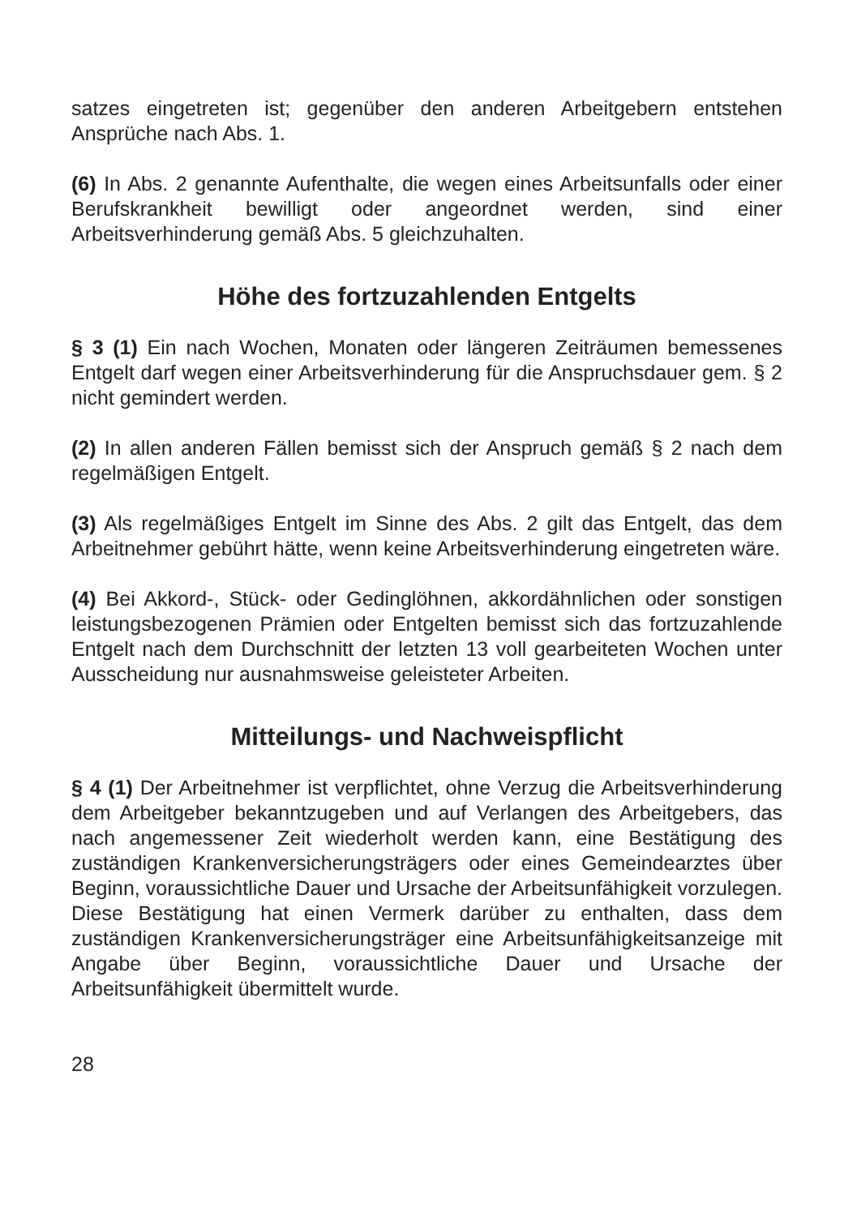satzes eingetreten ist; gegenüber den anderen Arbeitgebern entstehen Ansprüche nach Abs. 1.
(6) In Abs. 2 genannte Aufenthalte, die wegen eines Arbeitsunfalls oder einer Berufskrankheit bewilligt oder angeordnet werden, sind einer Arbeitsverhinderung gemäß Abs. 5 gleichzuhalten.
Höhe des fortzuzahlenden Entgelts
§ 3 (1) Ein nach Wochen, Monaten oder längeren Zeiträumen bemessenes Entgelt darf wegen einer Arbeitsverhinderung für die Anspruchsdauer gem. § 2 nicht gemindert werden.
(2) In allen anderen Fällen bemisst sich der Anspruch gemäß § 2 nach dem regelmäßigen Entgelt.
(3) Als regelmäßiges Entgelt im Sinne des Abs. 2 gilt das Entgelt, das dem Arbeitnehmer gebührt hätte, wenn keine Arbeitsverhinderung eingetreten wäre.
(4) Bei Akkord-, Stück- oder Gedinglöhnen, akkordähnlichen oder sonstigen leistungsbezogenen Prämien oder Entgelten bemisst sich das fortzuzahlende Entgelt nach dem Durchschnitt der letzten 13 voll gearbeiteten Wochen unter Ausscheidung nur ausnahmsweise geleisteter Arbeiten.
Mitteilungs- und Nachweispflicht
§ 4 (1) Der Arbeitnehmer ist verpflichtet, ohne Verzug die Arbeitsverhinderung dem Arbeitgeber bekanntzugeben und auf Verlangen des Arbeitgebers, das nach angemessener Zeit wiederholt werden kann, eine Bestätigung des zuständigen Krankenversicherungsträgers oder eines Gemeindearztes über Beginn, voraussichtliche Dauer und Ursache der Arbeitsunfähigkeit vorzulegen. Diese Bestätigung hat einen Vermerk darüber zu enthalten, dass dem zuständigen Krankenversicherungsträger eine Arbeitsunfähigkeitsanzeige mit Angabe über Beginn, voraussichtliche Dauer und Ursache der Arbeitsunfähigkeit übermittelt wurde.
28